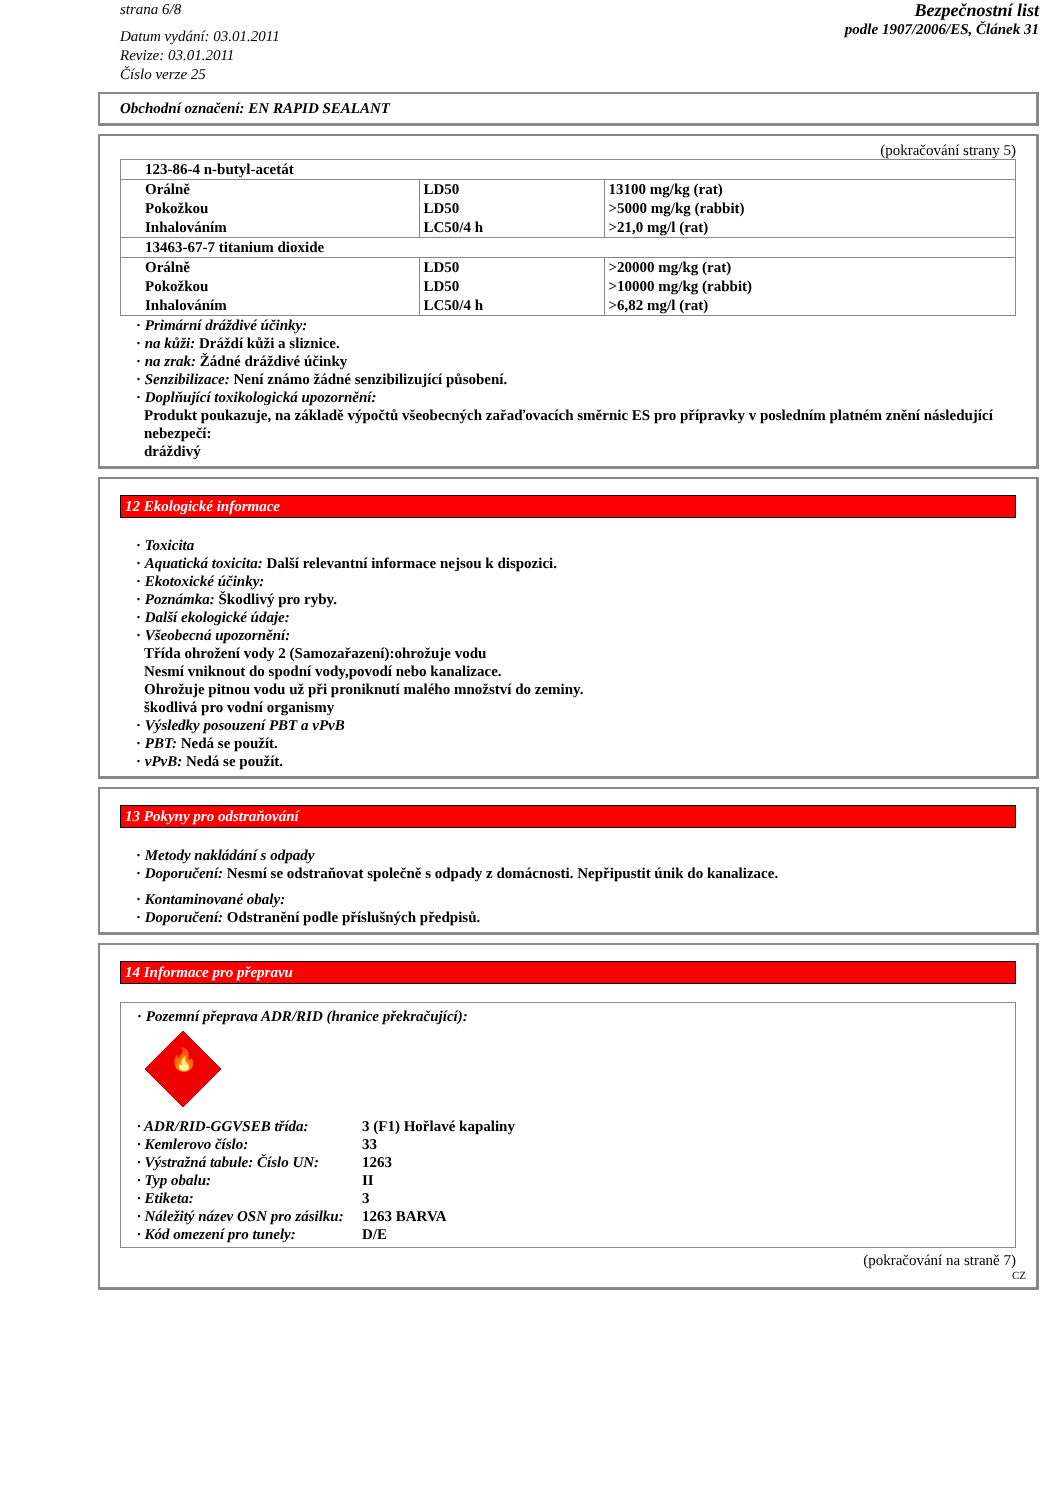strana 6/8
Datum vydání: 03.01.2011
Revize: 03.01.2011
Číslo verze 25
Bezpečnostní list
podle 1907/2006/ES, Článek 31
Obchodní označení: EN RAPID SEALANT
(pokračování strany 5)
| 123-86-4 n-butyl-acetát | | |
| Orálně | LD50 | 13100 mg/kg (rat) |
| Pokožkou | LD50 | >5000 mg/kg (rabbit) |
| Inhalováním | LC50/4 h | >21,0 mg/l (rat) |
| 13463-67-7 titanium dioxide | | |
| Orálně | LD50 | >20000 mg/kg (rat) |
| Pokožkou | LD50 | >10000 mg/kg (rabbit) |
| Inhalováním | LC50/4 h | >6,82 mg/l (rat) |
· Primární dráždivé účinky:
· na kůži: Dráždí kůži a sliznice.
· na zrak: Žádné dráždivé účinky
· Senzibilizace: Není známo žádné senzibilizující působení.
· Doplňující toxikologická upozornění:
Produkt poukazuje, na základě výpočtů všeobecných zařaďovacích směrnic ES pro přípravky v posledním platném znění následující nebezpečí:
dráždivý
12 Ekologické informace
· Toxicita
· Aquatická toxicita: Další relevantní informace nejsou k dispozici.
· Ekotoxické účinky:
· Poznámka: Škodlivý pro ryby.
· Další ekologické údaje:
· Všeobecná upozornění:
Třída ohrožení vody 2 (Samozařazení):ohrožuje vodu
Nesmí vniknout do spodní vody,povodí nebo kanalizace.
Ohrožuje pitnou vodu už při proniknutí malého množství do zeminy.
škodlivá pro vodní organismy
· Výsledky posouzení PBT a vPvB
· PBT: Nedá se použít.
· vPvB: Nedá se použít.
13 Pokyny pro odstraňování
· Metody nakládání s odpady
· Doporučení: Nesmí se odstraňovat společně s odpady z domácnosti. Nepřipustit únik do kanalizace.
· Kontaminované obaly:
· Doporučení: Odstranění podle příslušných předpisů.
14 Informace pro přepravu
· Pozemní přeprava ADR/RID (hranice překračující):
🔥
· ADR/RID-GGVSEB třída: 3 (F1) Hořlavé kapaliny · Kemlerovo číslo: 33 · Výstražná tabule: Číslo UN: 1263 · Typ obalu: II · Etiketa: 3 · Náležitý název OSN pro zásilku: 1263 BARVA · Kód omezení pro tunely: D/E
(pokračování na straně 7)
CZ